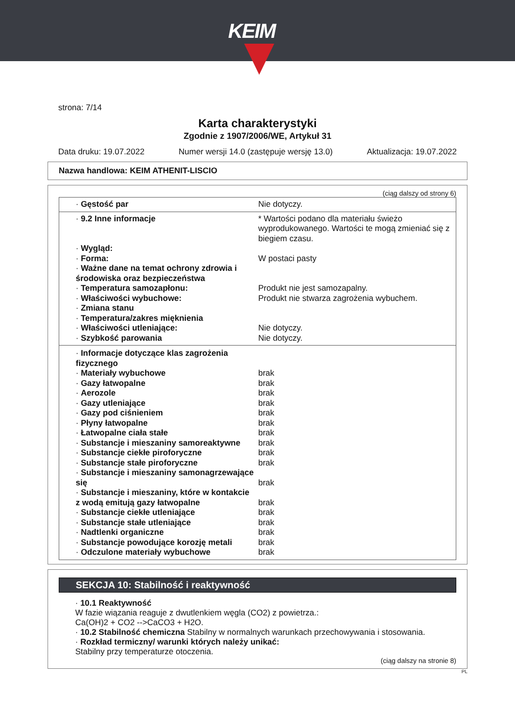KEIM
strona: 7/14
Karta charakterystyki
Zgodnie z 1907/2006/WE, Artykuł 31
Data druku: 19.07.2022 Numer wersji 14.0 (zastępuje wersję 13.0) Aktualizacja: 19.07.2022
Nazwa handlowa: KEIM ATHENIT-LISCIO
(ciąg dalszy od strony 6)
| · Gęstość par | Nie dotyczy. |
| · 9.2 Inne informacje | * Wartości podano dla materiału świeżo wyprodukowanego. Wartości te mogą zmieniać się z biegiem czasu. |
| · Wygląd: | |
| · Forma: | W postaci pasty |
| · Ważne dane na temat ochrony zdrowia i środowiska oraz bezpieczeństwa | |
| · Temperatura samozapłonu: | Produkt nie jest samozapalny. |
| · Właściwości wybuchowe: | Produkt nie stwarza zagrożenia wybuchem. |
| · Zmiana stanu | |
| · Temperatura/zakres mięknienia | |
| · Właściwości utleniające: | Nie dotyczy. |
| · Szybkość parowania | Nie dotyczy. |
| · Informacje dotyczące klas zagrożenia fizycznego | |
| · Materiały wybuchowe | brak |
| · Gazy łatwopalne | brak |
| · Aerozole | brak |
| · Gazy utleniające | brak |
| · Gazy pod ciśnieniem | brak |
| · Płyny łatwopalne | brak |
| · Łatwopalne ciała stałe | brak |
| · Substancje i mieszaniny samoreaktywne | brak |
| · Substancje ciekłe piroforyczne | brak |
| · Substancje stałe piroforyczne | brak |
| · Substancje i mieszaniny samonagrzewające się | brak |
| · Substancje i mieszaniny, które w kontakcie z wodą emitują gazy łatwopalne | brak |
| · Substancje ciekłe utleniające | brak |
| · Substancje stałe utleniające | brak |
| · Nadtlenki organiczne | brak |
| · Substancje powodujące korozję metali | brak |
| · Odczulone materiały wybuchowe | brak |
SEKCJA 10: Stabilność i reaktywność
· 10.1 Reaktywność
W fazie wiązania reaguje z dwutlenkiem węgla (CO2) z powietrza.:
Ca(OH)2 + CO2 -->CaCO3 + H2O.
· 10.2 Stabilność chemiczna Stabilny w normalnych warunkach przechowywania i stosowania.
· Rozkład termiczny/ warunki których należy unikać:
Stabilny przy temperaturze otoczenia.
(ciąg dalszy na stronie 8)
PL